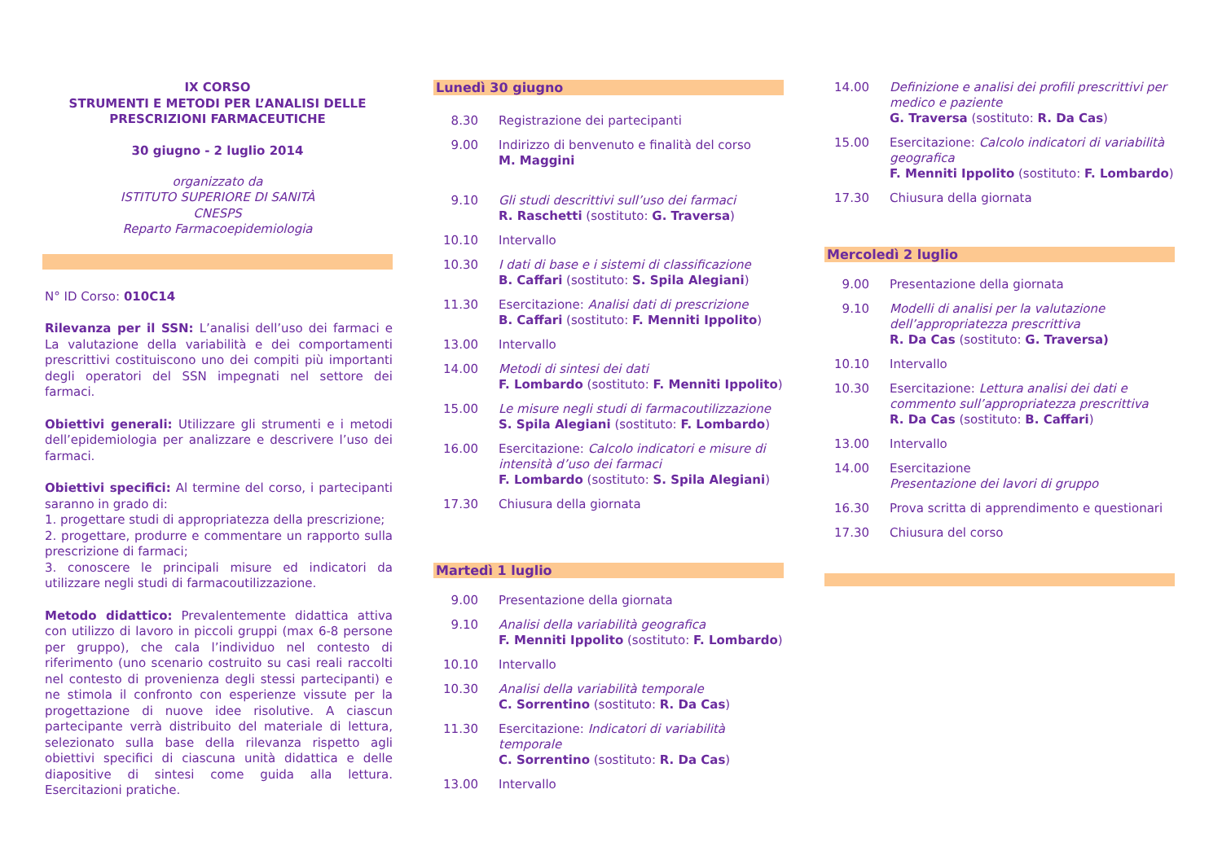IX CORSO
STRUMENTI E METODI PER L’ANALISI DELLE
PRESCRIZIONI FARMACEUTICHE
30 giugno - 2 luglio 2014
organizzato da
ISTITUTO SUPERIORE DI SANITÀ
CNESPS
Reparto Farmacoepidemiologia
N° ID Corso: 010C14
Rilevanza per il SSN: L’analisi dell’uso dei farmaci e La valutazione della variabilità e dei comportamenti prescrittivi costituiscono uno dei compiti più importanti degli operatori del SSN impegnati nel settore dei farmaci.
Obiettivi generali: Utilizzare gli strumenti e i metodi dell’epidemiologia per analizzare e descrivere l’uso dei farmaci.
Obiettivi specifici: Al termine del corso, i partecipanti saranno in grado di:
1. progettare studi di appropriatezza della prescrizione;
2. progettare, produrre e commentare un rapporto sulla prescrizione di farmaci;
3. conoscere le principali misure ed indicatori da utilizzare negli studi di farmacoutilizzazione.
Metodo didattico: Prevalentemente didattica attiva con utilizzo di lavoro in piccoli gruppi (max 6-8 persone per gruppo), che cala l’individuo nel contesto di riferimento (uno scenario costruito su casi reali raccolti nel contesto di provenienza degli stessi partecipanti) e ne stimola il confronto con esperienze vissute per la progettazione di nuove idee risolutive. A ciascun partecipante verrà distribuito del materiale di lettura, selezionato sulla base della rilevanza rispetto agli obiettivi specifici di ciascuna unità didattica e delle diapositive di sintesi come guida alla lettura. Esercitazioni pratiche.
Lunedì 30 giugno
8.30 Registrazione dei partecipanti
9.00 Indirizzo di benvenuto e finalità del corso
M. Maggini
9.10 Gli studi descrittivi sull’uso dei farmaci
R. Raschetti (sostituto: G. Traversa)
10.10 Intervallo
10.30 I dati di base e i sistemi di classificazione
B. Caffari (sostituto: S. Spila Alegiani)
11.30 Esercitazione: Analisi dati di prescrizione
B. Caffari (sostituto: F. Menniti Ippolito)
13.00 Intervallo
14.00 Metodi di sintesi dei dati
F. Lombardo (sostituto: F. Menniti Ippolito)
15.00 Le misure negli studi di farmacoutilizzazione
S. Spila Alegiani (sostituto: F. Lombardo)
16.00 Esercitazione: Calcolo indicatori e misure di intensità d’uso dei farmaci
F. Lombardo (sostituto: S. Spila Alegiani)
17.30 Chiusura della giornata
Martedì 1 luglio
9.00 Presentazione della giornata
9.10 Analisi della variabilità geografica
F. Menniti Ippolito (sostituto: F. Lombardo)
10.10 Intervallo
10.30 Analisi della variabilità temporale
C. Sorrentino (sostituto: R. Da Cas)
11.30 Esercitazione: Indicatori di variabilità temporale
C. Sorrentino (sostituto: R. Da Cas)
13.00 Intervallo
14.00 Definizione e analisi dei profili prescrittivi per medico e paziente
G. Traversa (sostituto: R. Da Cas)
15.00 Esercitazione: Calcolo indicatori di variabilità geografica
F. Menniti Ippolito (sostituto: F. Lombardo)
17.30 Chiusura della giornata
Mercoledì 2 luglio
9.00 Presentazione della giornata
9.10 Modelli di analisi per la valutazione dell’appropriatezza prescrittiva
R. Da Cas (sostituto: G. Traversa)
10.10 Intervallo
10.30 Esercitazione: Lettura analisi dei dati e commento sull’appropriatezza prescrittiva
R. Da Cas (sostituto: B. Caffari)
13.00 Intervallo
14.00 Esercitazione
Presentazione dei lavori di gruppo
16.30 Prova scritta di apprendimento e questionari
17.30 Chiusura del corso